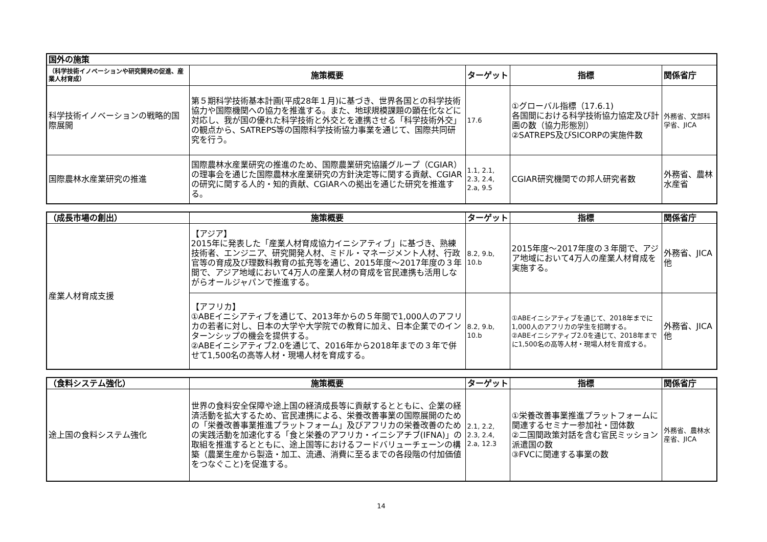| 国外の施策 | | | | |
| --- | --- | --- | --- | --- |
| （科学技術イノベーションや研究開発の促進、産業人材育成） | 施策概要 | ターゲット | 指標 | 関係省庁 |
| 科学技術イノベーションの戦略的国際展開 | 第５期科学技術基本計画(平成28年１月)に基づき、世界各国との科学技術協力や国際機関への協力を推進する。また、地球規模課題の顕在化などに対応し、我が国の優れた科学技術と外交とを連携させる「科学技術外交」の観点から、SATREPS等の国際科学技術協力事業を通じて、国際共同研究を行う。 | 17.6 | ①グローバル指標（17.6.1) 各国間における科学技術協力協定及び計画の数（協力形態別） ②SATREPS及びSICORPの実施件数 | 外務省、文部科学省、JICA |
| 国際農林水産業研究の推進 | 国際農林水産業研究の推進のため、国際農業研究協議グループ（CGIAR）の理事会を通じた国際農林水産業研究の方針決定等に関する貢献、CGIARの研究に関する人的・知的貢献、CGIARへの拠出を通じた研究を推進する。 | 1.1, 2.1, 2.3, 2.4, 2.a, 9.5 | CGIAR研究機関での邦人研究者数 | 外務省、農林水産省 |
| （成長市場の創出） | 施策概要 | ターゲット | 指標 | 関係省庁 |
| --- | --- | --- | --- | --- |
| 産業人材育成支援 | 【アジア】 2015年に発表した「産業人材育成協力イニシアティブ」に基づき、熟練技術者、エンジニア、研究開発人材、ミドル・マネージメント人材、行政官等の育成及び理数科教育の拡充等を通じ、2015年度～2017年度の３年間で、アジア地域において4万人の産業人材の育成を官民連携も活用しながらオールジャパンで推進する。 | 8.2, 9.b, 10.b | 2015年度～2017年度の３年間で、アジア地域において4万人の産業人材育成を実施する。 | 外務省、JICA他 |
| | 【アフリカ】 ①ABEイニシアティブを通じて、2013年からの５年間で1,000人のアフリカの若者に対し、日本の大学や大学院での教育に加え、日本企業でのインターンシップの機会を提供する。 ②ABEイニシアティブ2.0を通じて、2016年から2018年までの３年で併せて1,500名の高等人材・現場人材を育成する。 | 8.2, 9.b, 10.b | ①ABEイニシアティブを通じて、2018年までに1,000人のアフリカの学生を招聘する。 ②ABEイニシアティブ2.0を通じて、2018年までに1,500名の高等人材・現場人材を育成する。 | 外務省、JICA他 |
| （食料システム強化） | 施策概要 | ターゲット | 指標 | 関係省庁 |
| --- | --- | --- | --- | --- |
| 途上国の食料システム強化 | 世界の食料安全保障や途上国の経済成長等に貢献するとともに、企業の経済活動を拡大するため、官民連携による、栄養改善事業の国際展開のための「栄養改善事業推進プラットフォーム」及びアフリカの栄養改善のための実践活動を加速化する「食と栄養のアフリカ・イニシアチブ(IFNA)」の取組を推進するとともに、途上国等におけるフードバリューチェーンの構築（農業生産から製造・加工、流通、消費に至るまでの各段階の付加価値をつなぐこと)を促進する。 | 2.1, 2.2, 2.3, 2.4, 2.a, 12.3 | ①栄養改善事業推進プラットフォームに関連するセミナー参加社・団体数 ②二国間政策対話を含む官民ミッション派遣国の数 ③FVCに関連する事業の数 | 外務省、農林水産省、JICA |
14